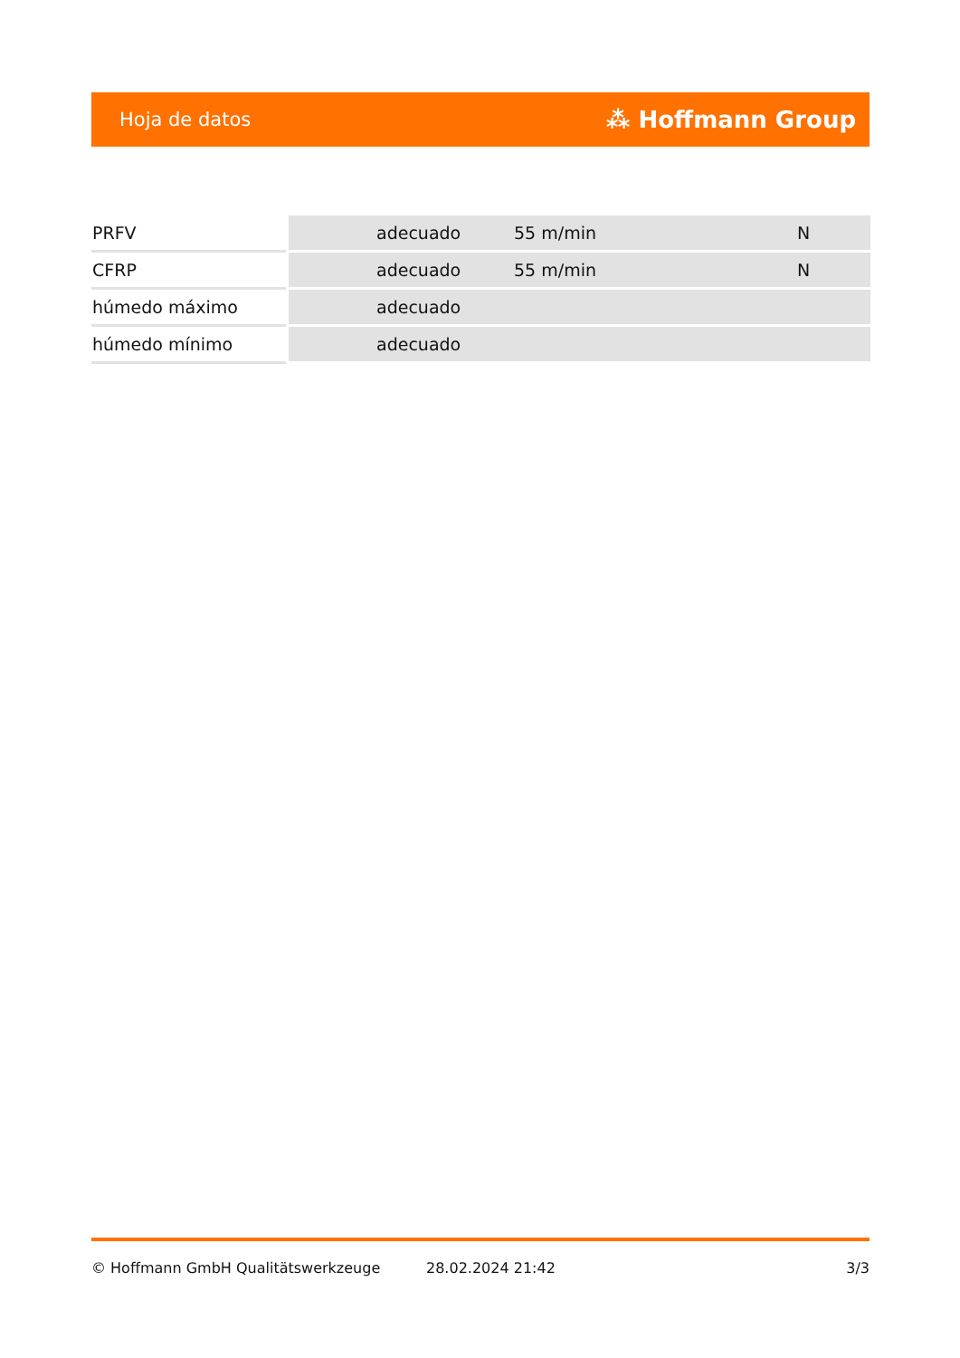Hoja de datos ⁂ Hoffmann Group
| PRFV | adecuado | 55 m/min | N |
| CFRP | adecuado | 55 m/min | N |
| húmedo máximo | adecuado | | |
| húmedo mínimo | adecuado | | |
© Hoffmann GmbH Qualitätswerkzeuge 28.02.2024 21:42 3/3